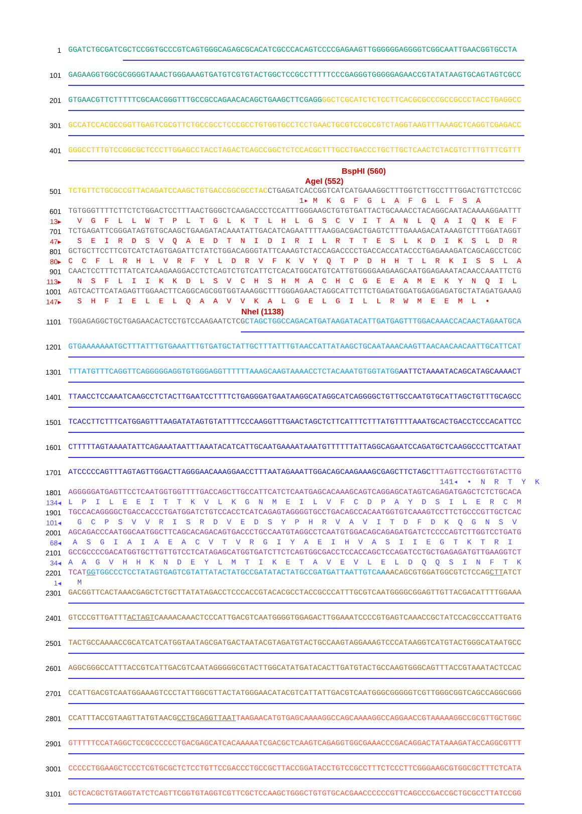1 GGATCTGCGATCGCTCCGGTGCCCGTCAGTGGGCAGAGCGCACATCGCCCACAGTCCCCGAGAAGTTGGGGGGAGGGGTCGGCAATTGAACGGTGCCTA
101 GAGAAGGTGGCGCGGGGTAAACTGGGAAAGTGATGTCGTGTACTGGCTCCGCCTTTTTCCCGAGGGTGGGGGAGAACCGTATATAAGTGCAGTAGTCGCC
201 GTGAACGTTCTTTTTCGCAACGGGTTTGCCGCCAGAACACAGCTGAAGCTTCGAGG GGCTCGCATCTCTCCTTCACGCGCCCGCCGCCCTACCTGAGGCC
301 GCCATCCACGCCGGTTGAGTCGCGTTCTGCCGCCTCCCGCCTGTGGTGCCTCCTGAACTGCGTCCGCCGTCTAGGTAAGTTTAAAGCTCAGGTCGAGACC
401 GGGCCTTTGTCCGGCGCTCCCTTGGAGCCTACCTAGACTCAGCCGGCTCTCCACGCTTTGCCTGACCCTGCTTGCTCAACTCTACGTCTTTGTTTCGTTT
BspHI (560)
AgeI (552)
501 TCTGTTCTGCGCCGTTACAGATCCAAGCTGTGACCGGCGCCTAC CTGAGATCACCGGTCATCATGAAAGGCTTTGGTCTTGCCTTTGGACTGTTCTCCGC
1▸ M K G F G L A F G L F S A
601 TGTGGGTTTTCTTCTCTGGACTCCTTTAACTGGGCTCAAGACCCTCCATTTGGGAAGCTGTGTGATTACTGCAAACCTACAGGCAATACAAAAGGAATTT
13▸ V G F L L W T P L T G L K T L H L G S C V I T A N L Q A I Q K E F
701 TCTGAGATTCGGGATAGTGTGCAAGCTGAAGATACAAATATTGACATCAGAATTTTAAGGACGACTGAGTCTTTGAAAGACATAAAGTCTTTGGATAGGT
47▸ S E I R D S V Q A E D T N I D I R I L R T T E S L K D I K S L D R
801 GCTGCTTCCTTCGTCATCTAGTGAGATTCTATCTGGACAGGGTATTCAAAGTCTACCAGACCCCTGACCACCATACCCTGAGAAAGATCAGCAGCCTCGC
80▸ C C F L R H L V R F Y L D R V F K V Y Q T P D H H T L R K I S S L A
901 CAACTCCTTTCTTATCATCAAGAAGGACCTCTCAGTCTGTCATTCTCACATGGCATGTCATTGTGGGGAAGAAGCAATGGAGAAATACAACCAAATTCTG
113▸ N S F L I I K K D L S V C H S H M A C H C G E E A M E K Y N Q I L
1001 AGTCACTTCATAGAGTTGGAACTTCAGGCAGCGGTGGTAAAGGCTTTGGGAGAACTAGGCATTCTTCTGAGATGGATGGAGGAGATGCTATAGATGAAAG
147▸ S H F I E L E L Q A A V V K A L G E L G I L L R W M E E M L •
NheI (1138)
1101 TGGAGAGGCTGCTGAGAACACTCCTGTCCAAGAATCTCG CTAGCTGGCCAGACATGATAAGATACATTGATGAGTTTGGACAAACCACAACTAGAATGCA
1201 GTGAAAAAAATGCTTTATTTGTGAAATTTGTGATGCTATTGCTTTATTTGTAACCATTATAAGCTGCAATAAACAAGTTAACAACAACAATTGCATTCAT
1301 TTTATGTTTCAGGTTCAGGGGGAGGTGTGGGAGGTTTTTTAAAGCAAGTAAAACCTCTACAAATGTGGTATGG AATTCTAAAATACAGCATAGCAAAACT
1401 TTAACCTCCAAATCAAGCCTCTACTTGAATCCTTTTCTGAGGGATGAATAAGGCATAGGCATCAGGGGCTGTTGCCAATGTGCATTAGCTGTTTGCAGCC
1501 TCACCTTCTTTCATGGAGTTTAAGATATAGTGTATTTTCCCAAGGTTTGAACTAGCTCTTCATTTCTTTATGTTTTAAATGCACTGACCTCCCACATTCC
1601 CTTTTTAGTAAAATATTCAGAAATAATTTAAATACATCATTGCAATGAAAATAAATGTTTTTTATTAGGCAGAATCCAGATGCTCAAGGCCCTTCATAAT
1701 ATCCCCCAGTTTAGTAGTTGGACTTAGGGAACAAAGGAACCTTTAATAGAAATTGGACAGCAAGAAAGCGAGCTTCTAGC TTTAGTTCCTGGTGTACTTG
141◂ • N R T Y K
1801 AGGGGGATGAGTTCCTCAATGGTGGTTTTGACCAGCTTGCCATTCATCTCAATGAGCACAAAGCAGTCAGGAGCATAGTCAGAGATGAGCTCTCTGCACA
134◂ L P I L E E I T T K V L K G N M E I L V F C D P A Y D S I L E R C M
1901 TGCCACAGGGGCTGACCACCCTGATGGATCTGTCCACCTCATCAGAGTAGGGGTGCCTGACAGCCACAATGGTGTCAAAGTCCTTCTGCCCGTTGCTCAC
101◂ G C P S V V R I S R D V E D S Y P H R V A V I T D F D K Q G N S V
2001 AGCAGACCCAATGGCAATGGCTTCAGCACAGACAGTGACCCTGCCAATGTAGGCCTCAATGTGGACAGCAGAGATGATCTCCCCAGTCTTGGTCCTGATG
68◂ A S G I A I A E A C V T V R G I Y A E I H V A S I I E G T K T R I
2101 GCCGCCCCGACATGGTGCTTGTTGTCCTCATAGAGCATGGTGATCTTCTCAGTGGCGACCTCCACCAGCTCCAGATCCTGCTGAGAGATGTTGAAGGTCT
34◂ A A G V H H K N D E Y L M T I K E T A V E V L E L D Q Q S I N F T K
2201 TCAT GGTGGCCCTCCTATAGTGAGTCGTATTATACTATGCCGATATACTATGCCGATGATTAATTGTCAA AACAGCGTGGATGGCGTCTCCAGCTTATCT
1◂ M
2301 GACGGTTCACTAAACGAGCTCTGCTTATATAGACCTCCCACCGTACACGCCTACCGCCCATTTGCGTCAATGGGGCGGAGTTGTTACGACATTTTGGAAA
2401 GTCCCGTTGATTTACTAGTCAAAACAAACTCCCATTGACGTCAATGGGGTGGAGACTTGGAAATCCCCGTGAGTCAAACCGCTATCCACGCCCATTGATG
2501 TACTGCCAAAACCGCATCATCATGGTAATAGCGATGACTAATACGTAGATGTACTGCCAAGTAGGAAAGTCCCATAAGGTCATGTACTGGGCATAATGCC
2601 AGGCGGGCCATTTACCGTCATTGACGTCAATAGGGGGCGTACTTGGCATATGATACACTTGATGTACTGCCAAGTGGGCAGTTTACCGTAAATACTCCAC
2701 CCATTGACGTCAATGGAAAGTCCCTATTGGCGTTACTATGGGAACATACGTCATTATTGACGTCAATGGGCGGGGGTCGTTGGGCGGTCAGCCAGGCGGG
2801 CCATTTACCGTAAGTTATGTAACGCCTGCAGGTTAAT TAAGAACATGTGAGCAAAAGGCCAGCAAAAGGCCAGGAACCGTAAAAAGGCCGCGTTGCTGGC
2901 GTTTTTCCATAGGCTCCGCCCCCCTGACGAGCATCACAAAAATCGACGCTCAAGTCAGAGGTGGCGAAACCCGACAGGACTATAAAGATACCAGGCGTTT
3001 CCCCCTGGAAGCTCCCTCGTGCGCTCTCCTGTTCCGACCCTGCCGCTTACCGGATACCTGTCCGCCTTTCTCCCTTCGGGAAGCGTGGCGCTTTCTCATA
3101 GCTCACGCTGTAGGTATCTCAGTTCGGTGTAGGTCGTTCGCTCCAAGCTGGGCTGTGTGCACGAACCCCCCGTTCAGCCCGACCGCTGCGCCTTATCCGG